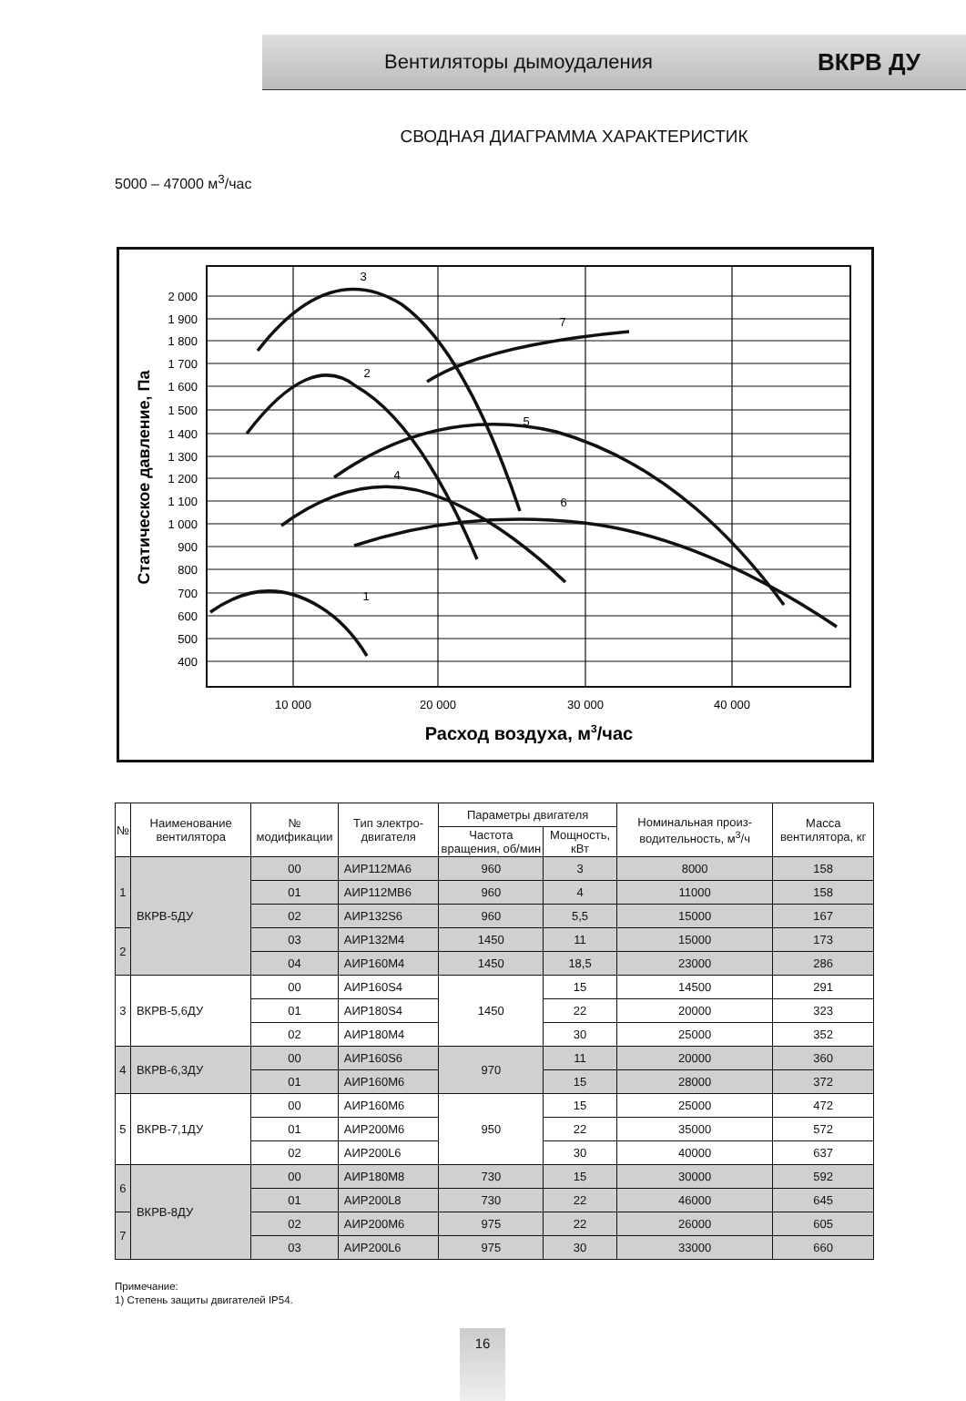Вентиляторы дымоудаления ВКРВ ДУ
СВОДНАЯ ДИАГРАММА ХАРАКТЕРИСТИК
5000 – 47000 м<sup>3</sup>/час
2 000
1 900
1 800
1 700
1 600
1 500
1 400
1 300
1 200
1 100
1 000
900
800
700
600
500
400
10 000
20 000
30 000
40 000
Расход воздуха, м3/час
Статическое давление, Па
1
2
3
4
5
6
7
| № | Наименование вентилятора | № модификации | Тип электро-двигателя | Параметры двигателя | | Номинальная произ-водительность, м<sup>3</sup>/ч | Масса вентилятора, кг |
| --- | --- | --- | --- | --- | --- | --- | --- |
| | | | | Частота вращения, об/мин | Мощность, кВт | | |
| 1 | ВКРВ-5ДУ | 00 | АИР112МА6 | 960 | 3 | 8000 | 158 |
| | | 01 | АИР112МВ6 | 960 | 4 | 11000 | 158 |
| | | 02 | АИР132S6 | 960 | 5,5 | 15000 | 167 |
| 2 | | 03 | АИР132М4 | 1450 | 11 | 15000 | 173 |
| | | 04 | АИР160М4 | 1450 | 18,5 | 23000 | 286 |
| 3 | ВКРВ-5,6ДУ | 00 | АИР160S4 | 1450 | 15 | 14500 | 291 |
| | | 01 | АИР180S4 | | 22 | 20000 | 323 |
| | | 02 | АИР180М4 | | 30 | 25000 | 352 |
| 4 | ВКРВ-6,3ДУ | 00 | АИР160S6 | 970 | 11 | 20000 | 360 |
| | | 01 | АИР160М6 | | 15 | 28000 | 372 |
| 5 | ВКРВ-7,1ДУ | 00 | АИР160М6 | 950 | 15 | 25000 | 472 |
| | | 01 | АИР200М6 | | 22 | 35000 | 572 |
| | | 02 | АИР200L6 | | 30 | 40000 | 637 |
| 6 | ВКРВ-8ДУ | 00 | АИР180М8 | 730 | 15 | 30000 | 592 |
| | | 01 | АИР200L8 | 730 | 22 | 46000 | 645 |
| 7 | | 02 | АИР200М6 | 975 | 22 | 26000 | 605 |
| | | 03 | АИР200L6 | 975 | 30 | 33000 | 660 |
Примечание:
1) Степень защиты двигателей IP54.
16